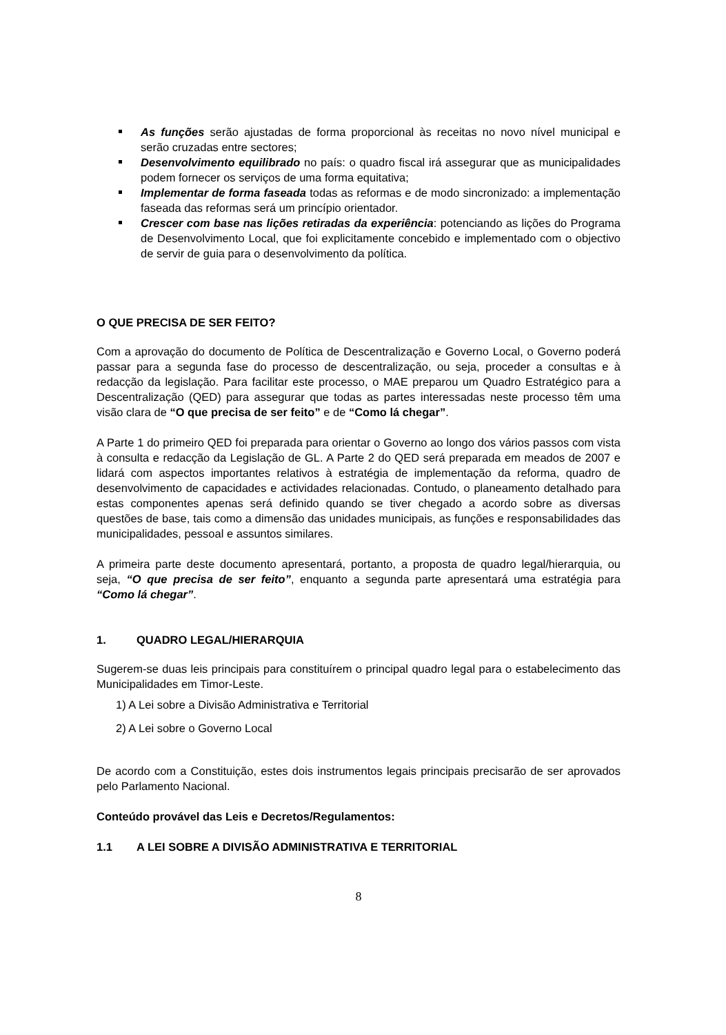As funções serão ajustadas de forma proporcional às receitas no novo nível municipal e serão cruzadas entre sectores;
Desenvolvimento equilibrado no país: o quadro fiscal irá assegurar que as municipalidades podem fornecer os serviços de uma forma equitativa;
Implementar de forma faseada todas as reformas e de modo sincronizado: a implementação faseada das reformas será um princípio orientador.
Crescer com base nas lições retiradas da experiência: potenciando as lições do Programa de Desenvolvimento Local, que foi explicitamente concebido e implementado com o objectivo de servir de guia para o desenvolvimento da política.
O QUE PRECISA DE SER FEITO?
Com a aprovação do documento de Política de Descentralização e Governo Local, o Governo poderá passar para a segunda fase do processo de descentralização, ou seja, proceder a consultas e à redacção da legislação. Para facilitar este processo, o MAE preparou um Quadro Estratégico para a Descentralização (QED) para assegurar que todas as partes interessadas neste processo têm uma visão clara de “O que precisa de ser feito” e de “Como lá chegar”.
A Parte 1 do primeiro QED foi preparada para orientar o Governo ao longo dos vários passos com vista à consulta e redacção da Legislação de GL. A Parte 2 do QED será preparada em meados de 2007 e lidará com aspectos importantes relativos à estratégia de implementação da reforma, quadro de desenvolvimento de capacidades e actividades relacionadas. Contudo, o planeamento detalhado para estas componentes apenas será definido quando se tiver chegado a acordo sobre as diversas questões de base, tais como a dimensão das unidades municipais, as funções e responsabilidades das municipalidades, pessoal e assuntos similares.
A primeira parte deste documento apresentará, portanto, a proposta de quadro legal/hierarquia, ou seja, “O que precisa de ser feito”, enquanto a segunda parte apresentará uma estratégia para “Como lá chegar”.
1. QUADRO LEGAL/HIERARQUIA
Sugerem-se duas leis principais para constituírem o principal quadro legal para o estabelecimento das Municipalidades em Timor-Leste.
1) A Lei sobre a Divisão Administrativa e Territorial
2) A Lei sobre o Governo Local
De acordo com a Constituição, estes dois instrumentos legais principais precisarão de ser aprovados pelo Parlamento Nacional.
Conteúdo provável das Leis e Decretos/Regulamentos:
1.1 A LEI SOBRE A DIVISÃO ADMINISTRATIVA E TERRITORIAL
8